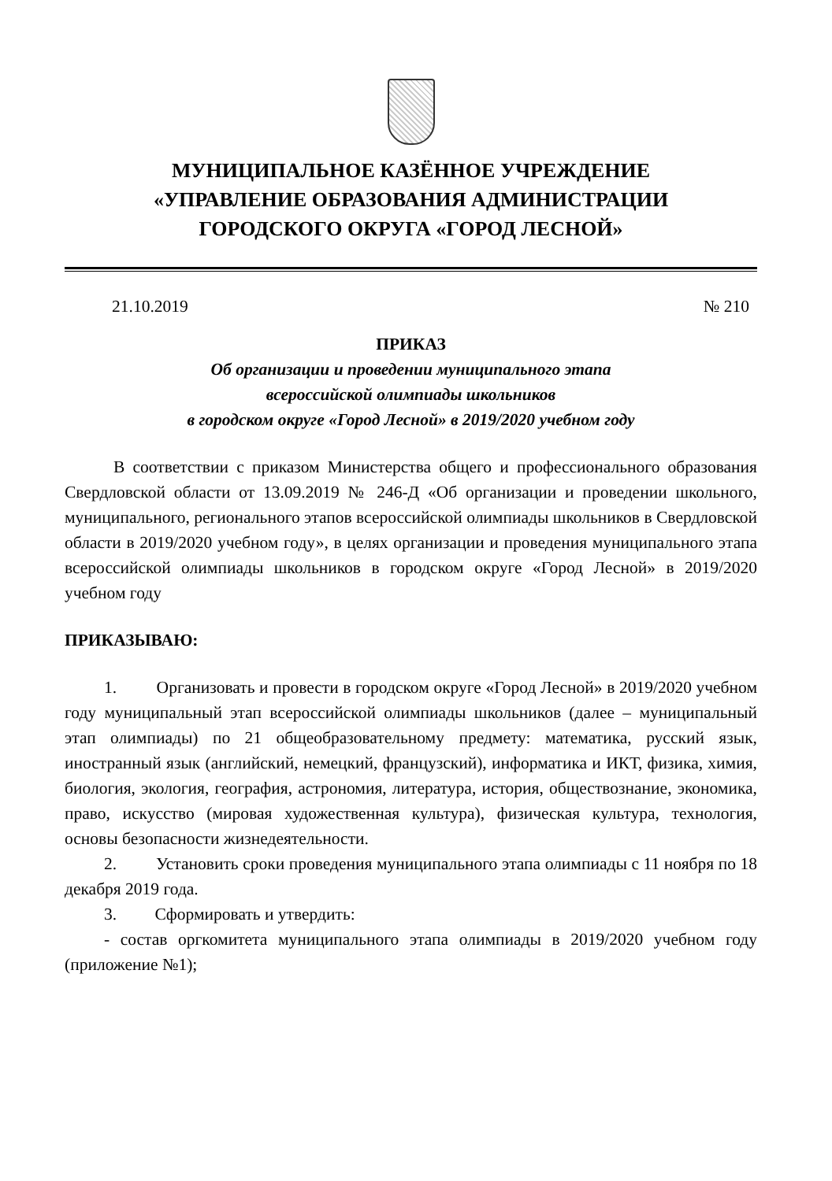МУНИЦИПАЛЬНОЕ КАЗЁННОЕ УЧРЕЖДЕНИЕ
«УПРАВЛЕНИЕ ОБРАЗОВАНИЯ АДМИНИСТРАЦИИ
ГОРОДСКОГО ОКРУГА «ГОРОД ЛЕСНОЙ»
21.10.2019 № 210
ПРИКАЗ
Об организации и проведении муниципального этапа
всероссийской олимпиады школьников
в городском округе «Город Лесной» в 2019/2020 учебном году
В соответствии с приказом Министерства общего и профессионального образования Свердловской области от 13.09.2019 № 246-Д «Об организации и проведении школьного, муниципального, регионального этапов всероссийской олимпиады школьников в Свердловской области в 2019/2020 учебном году», в целях организации и проведения муниципального этапа всероссийской олимпиады школьников в городском округе «Город Лесной» в 2019/2020 учебном году
ПРИКАЗЫВАЮ:
1. Организовать и провести в городском округе «Город Лесной» в 2019/2020 учебном году муниципальный этап всероссийской олимпиады школьников (далее – муниципальный этап олимпиады) по 21 общеобразовательному предмету: математика, русский язык, иностранный язык (английский, немецкий, французский), информатика и ИКТ, физика, химия, биология, экология, география, астрономия, литература, история, обществознание, экономика, право, искусство (мировая художественная культура), физическая культура, технология, основы безопасности жизнедеятельности.
2. Установить сроки проведения муниципального этапа олимпиады с 11 ноября по 18 декабря 2019 года.
3. Сформировать и утвердить:
- состав оргкомитета муниципального этапа олимпиады в 2019/2020 учебном году (приложение №1);